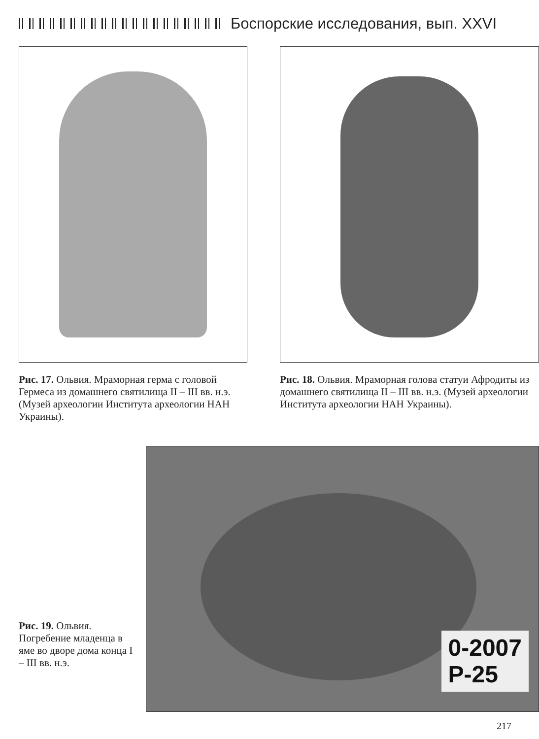Боспорские исследования, вып. XXVI
Рис. 17. Ольвия. Мраморная герма с головой Гермеса из домашнего святилища II – III вв. н.э. (Музей археологии Института археологии НАН Украины).
Рис. 18. Ольвия. Мраморная голова статуи Афродиты из домашнего святилища II – III вв. н.э. (Музей археологии Института археологии НАН Украины).
0-2007
P-25
Рис. 19. Ольвия. Погребение младенца в яме во дворе дома конца I – III вв. н.э.
217